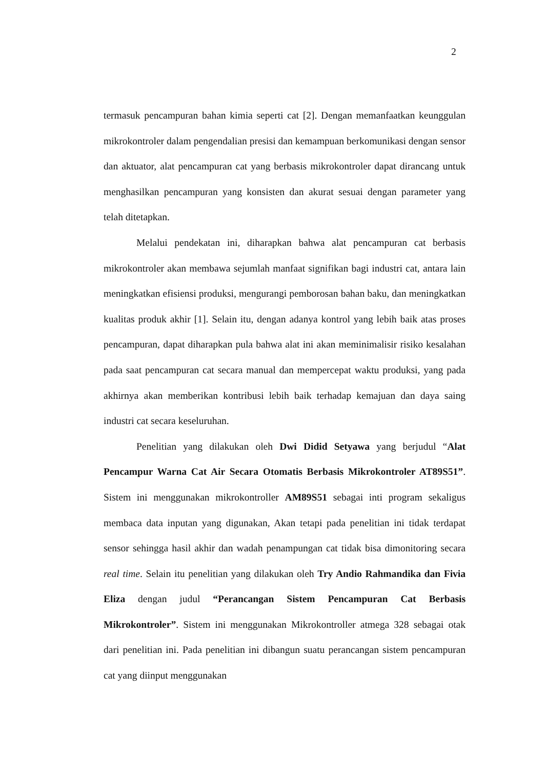2
termasuk pencampuran bahan kimia seperti cat [2]. Dengan memanfaatkan keunggulan mikrokontroler dalam pengendalian presisi dan kemampuan berkomunikasi dengan sensor dan aktuator, alat pencampuran cat yang berbasis mikrokontroler dapat dirancang untuk menghasilkan pencampuran yang konsisten dan akurat sesuai dengan parameter yang telah ditetapkan.
Melalui pendekatan ini, diharapkan bahwa alat pencampuran cat berbasis mikrokontroler akan membawa sejumlah manfaat signifikan bagi industri cat, antara lain meningkatkan efisiensi produksi, mengurangi pemborosan bahan baku, dan meningkatkan kualitas produk akhir [1]. Selain itu, dengan adanya kontrol yang lebih baik atas proses pencampuran, dapat diharapkan pula bahwa alat ini akan meminimalisir risiko kesalahan pada saat pencampuran cat secara manual dan mempercepat waktu produksi, yang pada akhirnya akan memberikan kontribusi lebih baik terhadap kemajuan dan daya saing industri cat secara keseluruhan.
Penelitian yang dilakukan oleh Dwi Didid Setyawa yang berjudul “Alat Pencampur Warna Cat Air Secara Otomatis Berbasis Mikrokontroler AT89S51”. Sistem ini menggunakan mikrokontroller AM89S51 sebagai inti program sekaligus membaca data inputan yang digunakan, Akan tetapi pada penelitian ini tidak terdapat sensor sehingga hasil akhir dan wadah penampungan cat tidak bisa dimonitoring secara real time. Selain itu penelitian yang dilakukan oleh Try Andio Rahmandika dan Fivia Eliza dengan judul “Perancangan Sistem Pencampuran Cat Berbasis Mikrokontroler”. Sistem ini menggunakan Mikrokontroller atmega 328 sebagai otak dari penelitian ini. Pada penelitian ini dibangun suatu perancangan sistem pencampuran cat yang diinput menggunakan